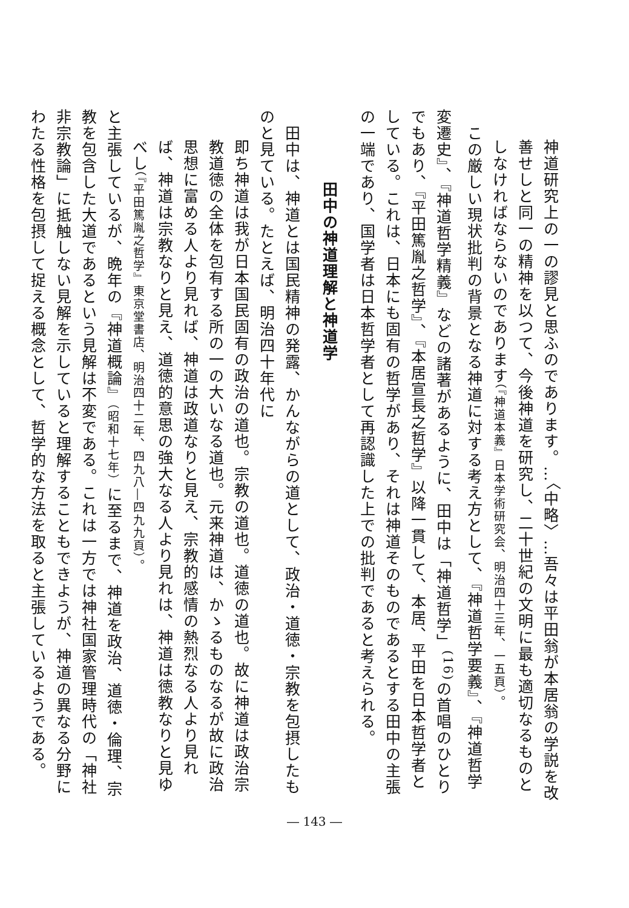神道研究上の一の謬見と思ふのであります。…〈中略〉…吾々は平田翁が本居翁の学説を改善せしと同一の精神を以つて、今後神道を研究し、二十世紀の文明に最も適切なるものとしなければならないのであります（『神道本義』日本学術研究会、明治四十三年、一五頁）。
　この厳しい現状批判の背景となる神道に対する考え方として、『神道哲学要義』、『神道哲学変遷史』、『神道哲学精義』などの諸著があるように、田中は「神道哲学」<sup>(16)</sup>の首唱のひとりでもあり、『平田篤胤之哲学』、『本居宣長之哲学』以降一貫して、本居、平田を日本哲学者としている。これは、日本にも固有の哲学があり、それは神道そのものであるとする田中の主張の一端であり、国学者は日本哲学者として再認識した上での批判であると考えられる。
田中の神道理解と神道学
　田中は、神道とは国民精神の発露、かんながらの道として、政治・道徳・宗教を包摂したものと見ている。たとえば、明治四十年代に
即ち神道は我が日本国民固有の政治の道也。宗教の道也。道徳の道也。故に神道は政治宗教道徳の全体を包有する所の一の大いなる道也。元来神道は、かゝるものなるが故に政治思想に富める人より見れば、神道は政道なりと見え、宗教的感情の熱烈なる人より見れば、神道は宗教なりと見え、道徳的意思の強大なる人より見れは、神道は徳教なりと見ゆべし（『平田篤胤之哲学』東京堂書店、明治四十二年、四九八―四九九頁）。
と主張しているが、晩年の『神道概論』（昭和十七年）に至るまで、神道を政治、道徳・倫理、宗教を包含した大道であるという見解は不変である。これは一方では神社国家管理時代の「神社非宗教論」に抵触しない見解を示していると理解することもできようが、神道の異なる分野にわたる性格を包摂して捉える概念として、哲学的な方法を取ると主張しているようである。
― 143 ―